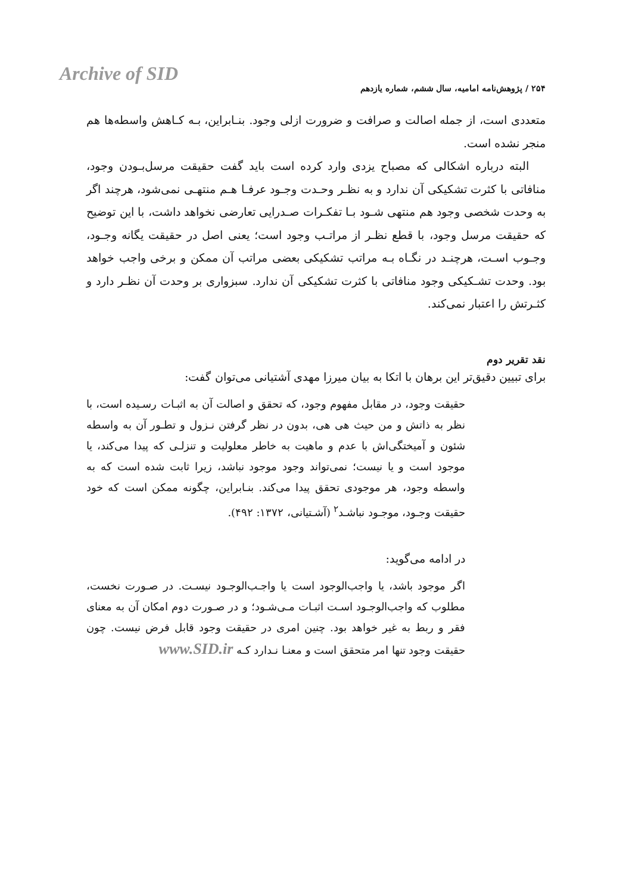Archive of SID
۲۵۴ / پژوهش‌نامه امامیه، سال ششم، شماره یازدهم
متعددی است، از جمله اصالت و صرافت و ضرورت ازلی وجود. بنـابراین، بـه کـاهش واسطه‌ها هم منجر نشده است.
البته درباره اشکالی که مصباح یزدی وارد کرده است باید گفت حقیقت مرسل‌بـودن وجود، منافاتی با کثرت تشکیکی آن ندارد و به نظـر وحـدت وجـود عرفـا هـم منتهـی نمی‌شود، هرچند اگر به وحدت شخصی وجود هم منتهی شـود بـا تفکـرات صـدرایی تعارضی نخواهد داشت، با این توضیح که حقیقت مرسل وجود، با قطع نظـر از مراتـب وجود است؛ یعنی اصل در حقیقت یگانه وجـود، وجـوب اسـت، هرچنـد در نگـاه بـه مراتب تشکیکی بعضی مراتب آن ممکن و برخی واجب خواهد بود. وحدت تشـکیکی وجود منافاتی با کثرت تشکیکی آن ندارد. سبزواری بر وحدت آن نظـر دارد و کثـرتش را اعتبار نمی‌کند.
نقد تقریر دوم
برای تبیین دقیق‌تر این برهان با اتکا به بیان میرزا مهدی آشتیانی می‌توان گفت:
حقیقت وجود، در مقابل مفهوم وجود، که تحقق و اصالت آن به اثبـات رسـیده است، با نظر به ذاتش و من حیث هی هی، بدون در نظر گرفتن نـزول و تطـور آن به واسطه شئون و آمیختگی‌اش با عدم و ماهیت به خاطر معلولیت و تنزلـی که پیدا می‌کند، یا موجود است و یا نیست؛ نمی‌تواند وجود موجود نباشد، زیرا ثابت شده است که به واسطه وجود، هر موجودی تحقق پیدا می‌کند. بنـابراین، چگونه ممکن است که خود حقیقت وجـود، موجـود نباشـد<sup>۲</sup> (آشـتیانی، ۱۳۷۲: ۴۹۲).
در ادامه می‌گوید:
اگر موجود باشد، یا واجب‌الوجود است یا واجـب‌الوجـود نیسـت. در صـورت نخست، مطلوب که واجب‌الوجـود اسـت اثبـات مـی‌شـود؛ و در صـورت دوم امکان آن به معنای فقر و ربط به غیر خواهد بود. چنین امری در حقیقت وجود قابل فرض نیست. چون حقیقت وجود تنها امر متحقق است و معنـا نـدارد کـه www.SID.ir